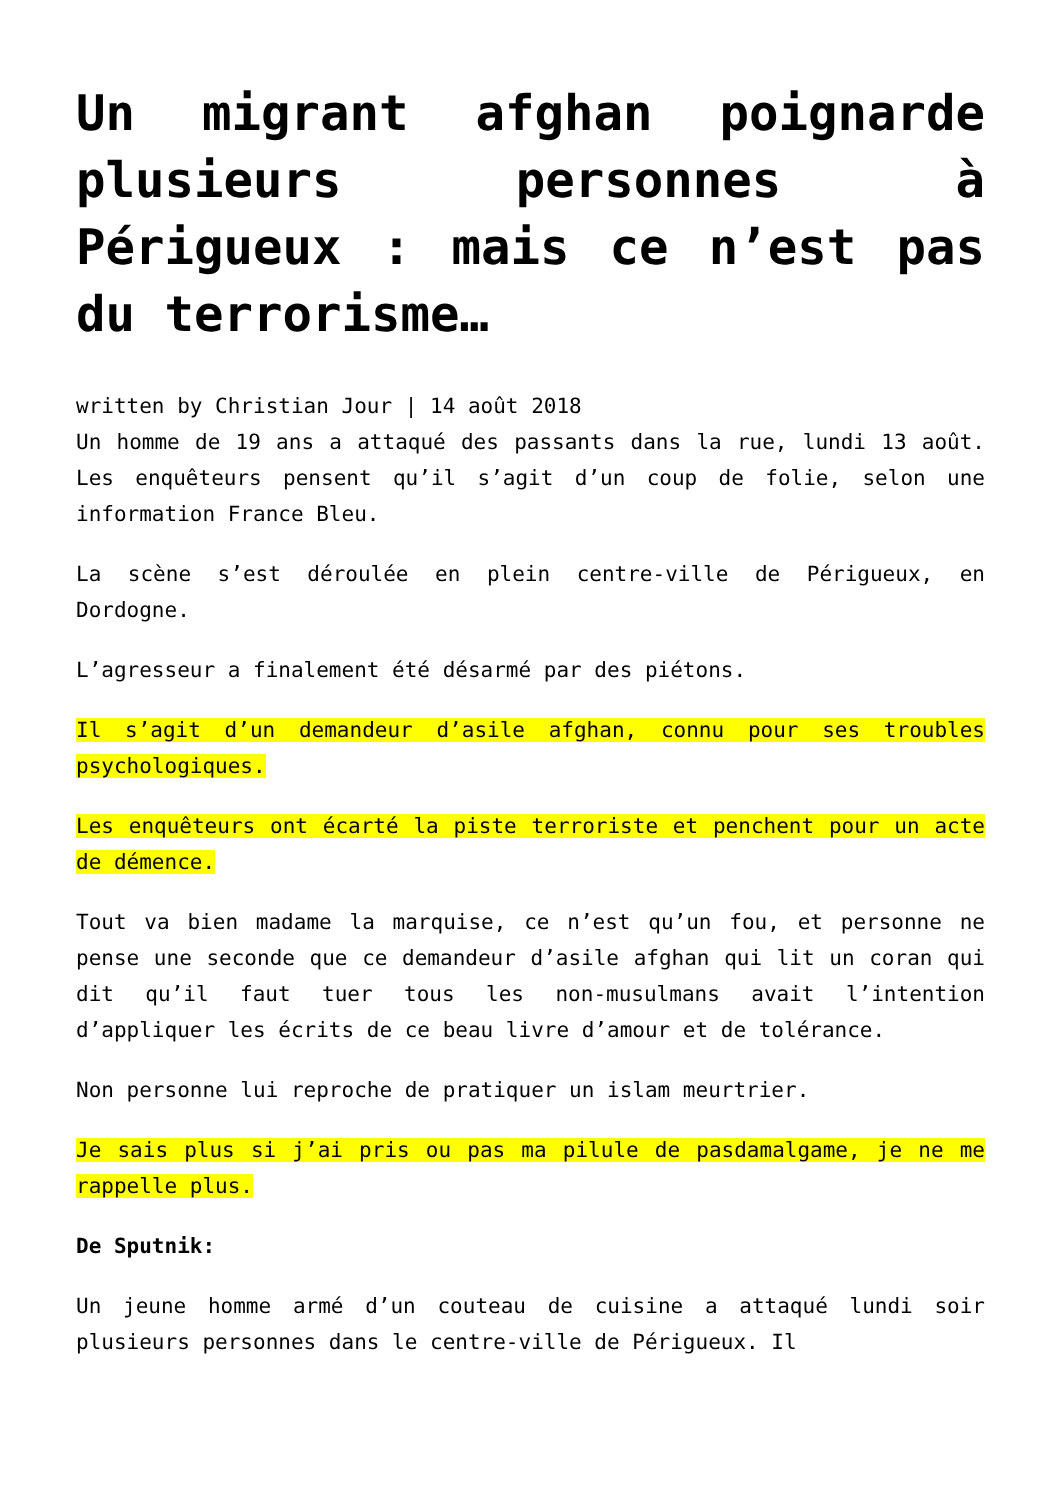Un migrant afghan poignarde plusieurs personnes à Périgueux : mais ce n’est pas du terrorisme…
written by Christian Jour | 14 août 2018
Un homme de 19 ans a attaqué des passants dans la rue, lundi 13 août. Les enquêteurs pensent qu’il s’agit d’un coup de folie, selon une information France Bleu.
La scène s’est déroulée en plein centre-ville de Périgueux, en Dordogne.
L’agresseur a finalement été désarmé par des piétons.
Il s’agit d’un demandeur d’asile afghan, connu pour ses troubles psychologiques.
Les enquêteurs ont écarté la piste terroriste et penchent pour un acte de démence.
Tout va bien madame la marquise, ce n’est qu’un fou, et personne ne pense une seconde que ce demandeur d’asile afghan qui lit un coran qui dit qu’il faut tuer tous les non-musulmans avait l’intention d’appliquer les écrits de ce beau livre d’amour et de tolérance.
Non personne lui reproche de pratiquer un islam meurtrier.
Je sais plus si j’ai pris ou pas ma pilule de pasdamalgame, je ne me rappelle plus.
De Sputnik:
Un jeune homme armé d’un couteau de cuisine a attaqué lundi soir plusieurs personnes dans le centre-ville de Périgueux. Il